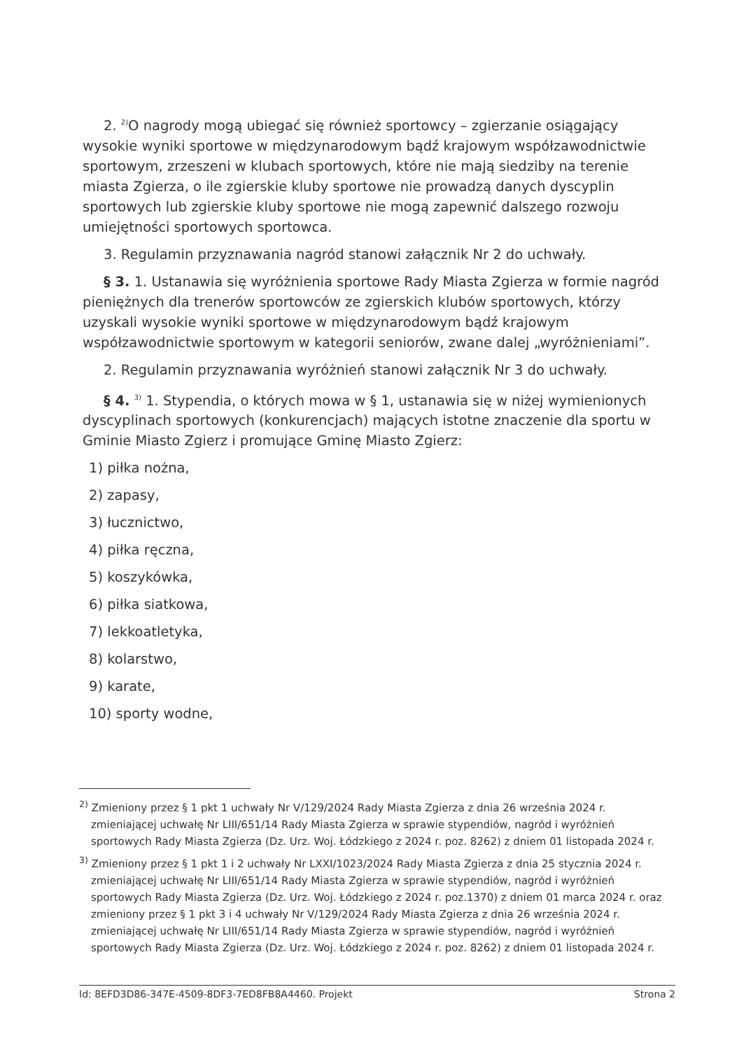2. <sup>2)</sup>O nagrody mogą ubiegać się również sportowcy – zgierzanie osiągający wysokie wyniki sportowe w międzynarodowym bądź krajowym współzawodnictwie sportowym, zrzeszeni w klubach sportowych, które nie mają siedziby na terenie miasta Zgierza, o ile zgierskie kluby sportowe nie prowadzą danych dyscyplin sportowych lub zgierskie kluby sportowe nie mogą zapewnić dalszego rozwoju umiejętności sportowych sportowca.
3. Regulamin przyznawania nagród stanowi załącznik Nr 2 do uchwały.
§ 3. 1. Ustanawia się wyróżnienia sportowe Rady Miasta Zgierza w formie nagród pieniężnych dla trenerów sportowców ze zgierskich klubów sportowych, którzy uzyskali wysokie wyniki sportowe w międzynarodowym bądź krajowym współzawodnictwie sportowym w kategorii seniorów, zwane dalej „wyróżnieniami”.
2. Regulamin przyznawania wyróżnień stanowi załącznik Nr 3 do uchwały.
§ 4. <sup>3)</sup> 1. Stypendia, o których mowa w § 1, ustanawia się w niżej wymienionych dyscyplinach sportowych (konkurencjach) mających istotne znaczenie dla sportu w Gminie Miasto Zgierz i promujące Gminę Miasto Zgierz:
1) piłka nożna,
2) zapasy,
3) łucznictwo,
4) piłka ręczna,
5) koszykówka,
6) piłka siatkowa,
7) lekkoatletyka,
8) kolarstwo,
9) karate,
10) sporty wodne,
<sup>2)</sup> Zmieniony przez § 1 pkt 1 uchwały Nr V/129/2024 Rady Miasta Zgierza z dnia 26 września 2024 r. zmieniającej uchwałę Nr LIII/651/14 Rady Miasta Zgierza w sprawie stypendiów, nagród i wyróżnień sportowych Rady Miasta Zgierza (Dz. Urz. Woj. Łódzkiego z 2024 r. poz. 8262) z dniem 01 listopada 2024 r.
<sup>3)</sup> Zmieniony przez § 1 pkt 1 i 2 uchwały Nr LXXI/1023/2024 Rady Miasta Zgierza z dnia 25 stycznia 2024 r. zmieniającej uchwałę Nr LIII/651/14 Rady Miasta Zgierza w sprawie stypendiów, nagród i wyróżnień sportowych Rady Miasta Zgierza (Dz. Urz. Woj. Łódzkiego z 2024 r. poz.1370) z dniem 01 marca 2024 r. oraz zmieniony przez § 1 pkt 3 i 4 uchwały Nr V/129/2024 Rady Miasta Zgierza z dnia 26 września 2024 r. zmieniającej uchwałę Nr LIII/651/14 Rady Miasta Zgierza w sprawie stypendiów, nagród i wyróżnień sportowych Rady Miasta Zgierza (Dz. Urz. Woj. Łódzkiego z 2024 r. poz. 8262) z dniem 01 listopada 2024 r.
Id: 8EFD3D86-347E-4509-8DF3-7ED8FB8A4460. Projekt Strona 2